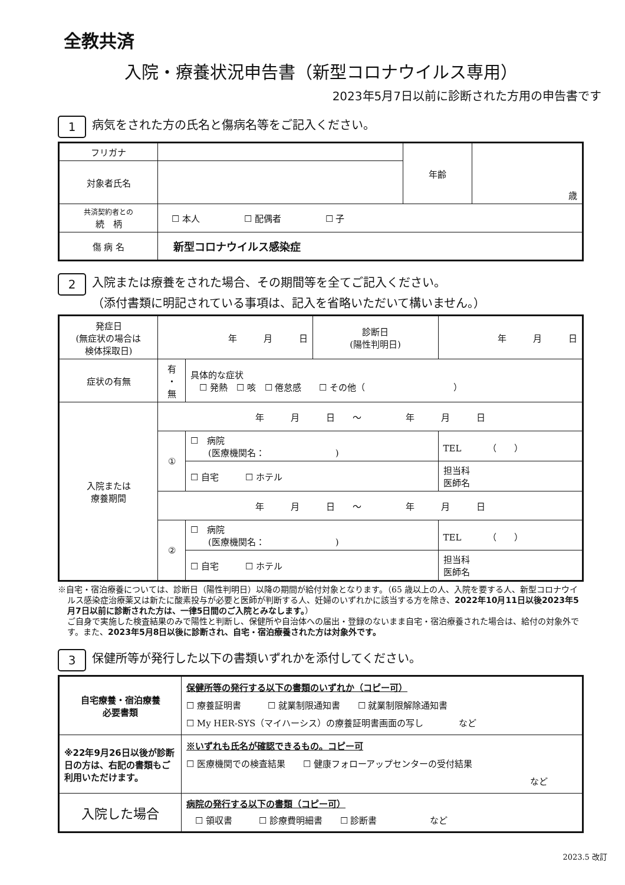全教共済
入院・療養状況申告書（新型コロナウイルス専用）
2023年5月7日以前に診断された方用の申告書です
1 病気をされた方の氏名と傷病名等をご記入ください。
| フリガナ | | 年齢 | 歳 |
| 対象者氏名 | | | |
| 共済契約者との 続 柄 | ☐ 本人 ☐ 配偶者 ☐ 子 | | |
| 傷 病 名 | 新型コロナウイルス感染症 | | |
2 入院または療養をされた場合、その期間等を全てご記入ください。
（添付書類に明記されている事項は、記入を省略いただいて構いません。）
| 発症日 (無症状の場合は 検体採取日) | 年 月 日 | | 診断日 (陽性判明日) | 年 月 日 |
| 症状の有無 | 有 ・ 無 | 具体的な症状 ☐ 発熱 ☐ 咳 ☐ 倦怠感 ☐ その他（ ） | | |
| 入院または 療養期間 | 年 月 日 ～ 年 月 日 | | | |
| | ① | ☐ 病院 (医療機関名： ) | | TEL （ ） |
| | | ☐ 自宅 ☐ ホテル | | 担当科 医師名 |
| | 年 月 日 ～ 年 月 日 | | | |
| | ② | ☐ 病院 (医療機関名： ) | | TEL （ ） |
| | | ☐ 自宅 ☐ ホテル | | 担当科 医師名 |
※自宅・宿泊療養については、診断日（陽性判明日）以降の期間が給付対象となります。（65 歳以上の人、入院を要する人、新型コロナウイルス感染症治療薬又は新たに酸素投与が必要と医師が判断する人、妊婦のいずれかに該当する方を除き、2022年10月11日以後2023年5月7日以前に診断された方は、一律5日間のご入院とみなします。）
ご自身で実施した検査結果のみで陽性と判断し、保健所や自治体への届出・登録のないまま自宅・宿泊療養された場合は、給付の対象外です。また、2023年5月8日以後に診断され、自宅・宿泊療養された方は対象外です。
3 保健所等が発行した以下の書類いずれかを添付してください。
| 自宅療養・宿泊療養 必要書類 | 保健所等の発行する以下の書類のいずれか（コピー可） ☐ 療養証明書 ☐ 就業制限通知書 ☐ 就業制限解除通知書 ☐ My HER-SYS（マイハーシス）の療養証明書画面の写し など |
| ※22年9月26日以後が診断日の方は、右記の書類もご利用いただけます。 | ※いずれも氏名が確認できるもの。コピー可 ☐ 医療機関での検査結果 ☐ 健康フォローアップセンターの受付結果 など |
| 入院した場合 | 病院の発行する以下の書類（コピー可） ☐ 領収書 ☐ 診療費明細書 ☐ 診断書 など |
2023.5 改訂